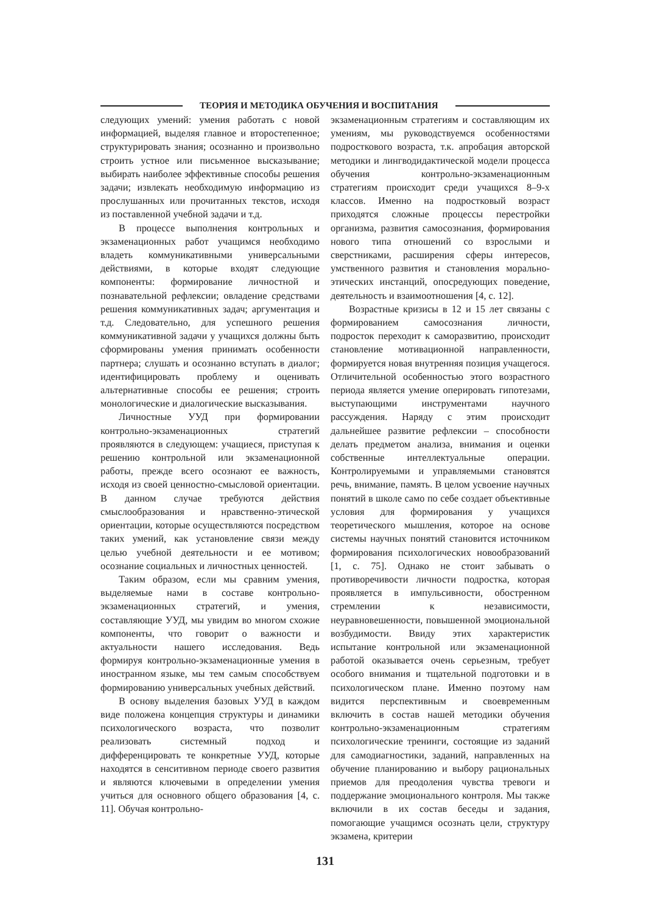ТЕОРИЯ И МЕТОДИКА ОБУЧЕНИЯ И ВОСПИТАНИЯ
следующих умений: умения работать с новой информацией, выделяя главное и второстепенное; структурировать знания; осознанно и произвольно строить устное или письменное высказывание; выбирать наиболее эффективные способы решения задачи; извлекать необходимую информацию из прослушанных или прочитанных текстов, исходя из поставленной учебной задачи и т.д.
В процессе выполнения контрольных и экзаменационных работ учащимся необходимо владеть коммуникативными универсальными действиями, в которые входят следующие компоненты: формирование личностной и познавательной рефлексии; овладение средствами решения коммуникативных задач; аргументация и т.д. Следовательно, для успешного решения коммуникативной задачи у учащихся должны быть сформированы умения принимать особенности партнера; слушать и осознанно вступать в диалог; идентифицировать проблему и оценивать альтернативные способы ее решения; строить монологические и диалогические высказывания.
Личностные УУД при формировании контрольно-экзаменационных стратегий проявляются в следующем: учащиеся, приступая к решению контрольной или экзаменационной работы, прежде всего осознают ее важность, исходя из своей ценностно-смысловой ориентации. В данном случае требуются действия смыслообразования и нравственно-этической ориентации, которые осуществляются посредством таких умений, как установление связи между целью учебной деятельности и ее мотивом; осознание социальных и личностных ценностей.
Таким образом, если мы сравним умения, выделяемые нами в составе контрольно-экзаменационных стратегий, и умения, составляющие УУД, мы увидим во многом схожие компоненты, что говорит о важности и актуальности нашего исследования. Ведь формируя контрольно-экзаменационные умения в иностранном языке, мы тем самым способствуем формированию универсальных учебных действий.
В основу выделения базовых УУД в каждом виде положена концепция структуры и динамики психологического возраста, что позволит реализовать системный подход и дифференцировать те конкретные УУД, которые находятся в сенситивном периоде своего развития и являются ключевыми в определении умения учиться для основного общего образования [4, с. 11]. Обучая контрольно-
экзаменационным стратегиям и составляющим их умениям, мы руководствуемся особенностями подросткового возраста, т.к. апробация авторской методики и лингводидактической модели процесса обучения контрольно-экзаменационным стратегиям происходит среди учащихся 8–9-х классов. Именно на подростковый возраст приходятся сложные процессы перестройки организма, развития самосознания, формирования нового типа отношений со взрослыми и сверстниками, расширения сферы интересов, умственного развития и становления морально-этических инстанций, опосредующих поведение, деятельность и взаимоотношения [4, с. 12].
Возрастные кризисы в 12 и 15 лет связаны с формированием самосознания личности, подросток переходит к саморазвитию, происходит становление мотивационной направленности, формируется новая внутренняя позиция учащегося. Отличительной особенностью этого возрастного периода является умение оперировать гипотезами, выступающими инструментами научного рассуждения. Наряду с этим происходит дальнейшее развитие рефлексии – способности делать предметом анализа, внимания и оценки собственные интеллектуальные операции. Контролируемыми и управляемыми становятся речь, внимание, память. В целом усвоение научных понятий в школе само по себе создает объективные условия для формирования у учащихся теоретического мышления, которое на основе системы научных понятий становится источником формирования психологических новообразований [1, с. 75]. Однако не стоит забывать о противоречивости личности подростка, которая проявляется в импульсивности, обостренном стремлении к независимости, неуравновешенности, повышенной эмоциональной возбудимости. Ввиду этих характеристик испытание контрольной или экзаменационной работой оказывается очень серьезным, требует особого внимания и тщательной подготовки и в психологическом плане. Именно поэтому нам видится перспективным и своевременным включить в состав нашей методики обучения контрольно-экзаменационным стратегиям психологические тренинги, состоящие из заданий для самодиагностики, заданий, направленных на обучение планированию и выбору рациональных приемов для преодоления чувства тревоги и поддержание эмоционального контроля. Мы также включили в их состав беседы и задания, помогающие учащимся осознать цели, структуру экзамена, критерии
131